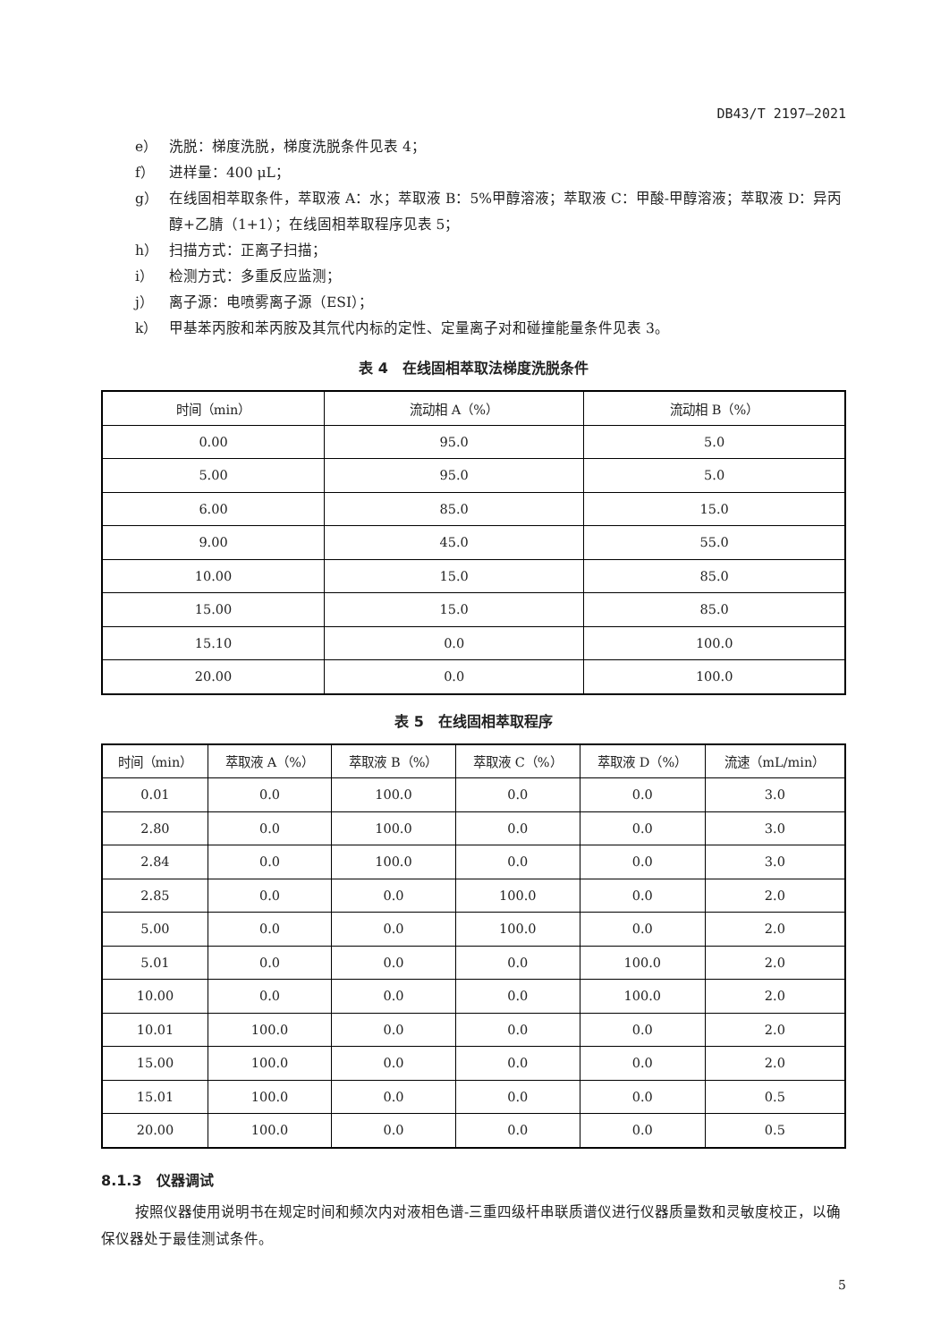DB43/T 2197—2021
e） 洗脱：梯度洗脱，梯度洗脱条件见表 4；
f） 进样量：400 μL；
g） 在线固相萃取条件，萃取液 A：水；萃取液 B：5%甲醇溶液；萃取液 C：甲酸-甲醇溶液；萃取液 D：异丙醇+乙腈（1+1）；在线固相萃取程序见表 5；
h） 扫描方式：正离子扫描；
i） 检测方式：多重反应监测；
j） 离子源：电喷雾离子源（ESI）；
k） 甲基苯丙胺和苯丙胺及其氘代内标的定性、定量离子对和碰撞能量条件见表 3。
表 4　在线固相萃取法梯度洗脱条件
| 时间（min） | 流动相 A（%） | 流动相 B（%） |
| --- | --- | --- |
| 0.00 | 95.0 | 5.0 |
| 5.00 | 95.0 | 5.0 |
| 6.00 | 85.0 | 15.0 |
| 9.00 | 45.0 | 55.0 |
| 10.00 | 15.0 | 85.0 |
| 15.00 | 15.0 | 85.0 |
| 15.10 | 0.0 | 100.0 |
| 20.00 | 0.0 | 100.0 |
表 5　在线固相萃取程序
| 时间（min） | 萃取液 A（%） | 萃取液 B（%） | 萃取液 C（%） | 萃取液 D（%） | 流速（mL/min） |
| --- | --- | --- | --- | --- | --- |
| 0.01 | 0.0 | 100.0 | 0.0 | 0.0 | 3.0 |
| 2.80 | 0.0 | 100.0 | 0.0 | 0.0 | 3.0 |
| 2.84 | 0.0 | 100.0 | 0.0 | 0.0 | 3.0 |
| 2.85 | 0.0 | 0.0 | 100.0 | 0.0 | 2.0 |
| 5.00 | 0.0 | 0.0 | 100.0 | 0.0 | 2.0 |
| 5.01 | 0.0 | 0.0 | 0.0 | 100.0 | 2.0 |
| 10.00 | 0.0 | 0.0 | 0.0 | 100.0 | 2.0 |
| 10.01 | 100.0 | 0.0 | 0.0 | 0.0 | 2.0 |
| 15.00 | 100.0 | 0.0 | 0.0 | 0.0 | 2.0 |
| 15.01 | 100.0 | 0.0 | 0.0 | 0.0 | 0.5 |
| 20.00 | 100.0 | 0.0 | 0.0 | 0.0 | 0.5 |
8.1.3　仪器调试
按照仪器使用说明书在规定时间和频次内对液相色谱-三重四级杆串联质谱仪进行仪器质量数和灵敏度校正，以确保仪器处于最佳测试条件。
5